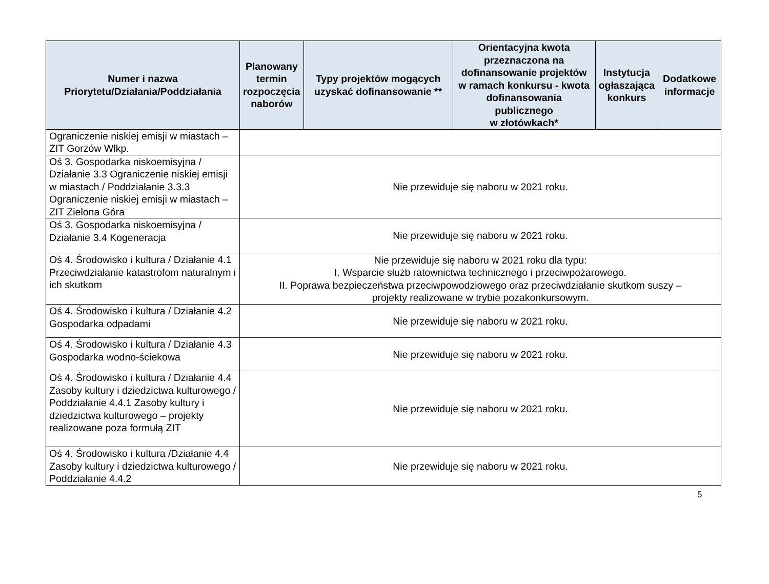| Numer i nazwa Priorytetu/Działania/Poddziałania | Planowany termin rozpoczęcia naborów | Typy projektów mogących uzyskać dofinansowanie ** | Orientacyjna kwota przeznaczona na dofinansowanie projektów w ramach konkursu - kwota dofinansowania publicznego w złotówkach* | Instytucja ogłaszająca konkurs | Dodatkowe informacje |
| --- | --- | --- | --- | --- | --- |
| Ograniczenie niskiej emisji w miastach – ZIT Gorzów Wlkp. | | | | | |
| Oś 3. Gospodarka niskoemisyjna / Działanie 3.3 Ograniczenie niskiej emisji w miastach / Poddziałanie 3.3.3 Ograniczenie niskiej emisji w miastach – ZIT Zielona Góra | Nie przewiduje się naboru w 2021 roku. | | | | |
| Oś 3. Gospodarka niskoemisyjna / Działanie 3.4 Kogeneracja | Nie przewiduje się naboru w 2021 roku. | | | | |
| Oś 4. Środowisko i kultura / Działanie 4.1 Przeciwdziałanie katastrofom naturalnym i ich skutkom | Nie przewiduje się naboru w 2021 roku dla typu: I. Wsparcie służb ratownictwa technicznego i przeciwpożarowego. II. Poprawa bezpieczeństwa przeciwpowodziowego oraz przeciwdziałanie skutkom suszy – projekty realizowane w trybie pozakonkursowym. | | | | |
| Oś 4. Środowisko i kultura / Działanie 4.2 Gospodarka odpadami | Nie przewiduje się naboru w 2021 roku. | | | | |
| Oś 4. Środowisko i kultura / Działanie 4.3 Gospodarka wodno-ściekowa | Nie przewiduje się naboru w 2021 roku. | | | | |
| Oś 4. Środowisko i kultura / Działanie 4.4 Zasoby kultury i dziedzictwa kulturowego / Poddziałanie 4.4.1 Zasoby kultury i dziedzictwa kulturowego – projekty realizowane poza formułą ZIT | Nie przewiduje się naboru w 2021 roku. | | | | |
| Oś 4. Środowisko i kultura /Działanie 4.4 Zasoby kultury i dziedzictwa kulturowego / Poddziałanie 4.4.2 | Nie przewiduje się naboru w 2021 roku. | | | | |
5